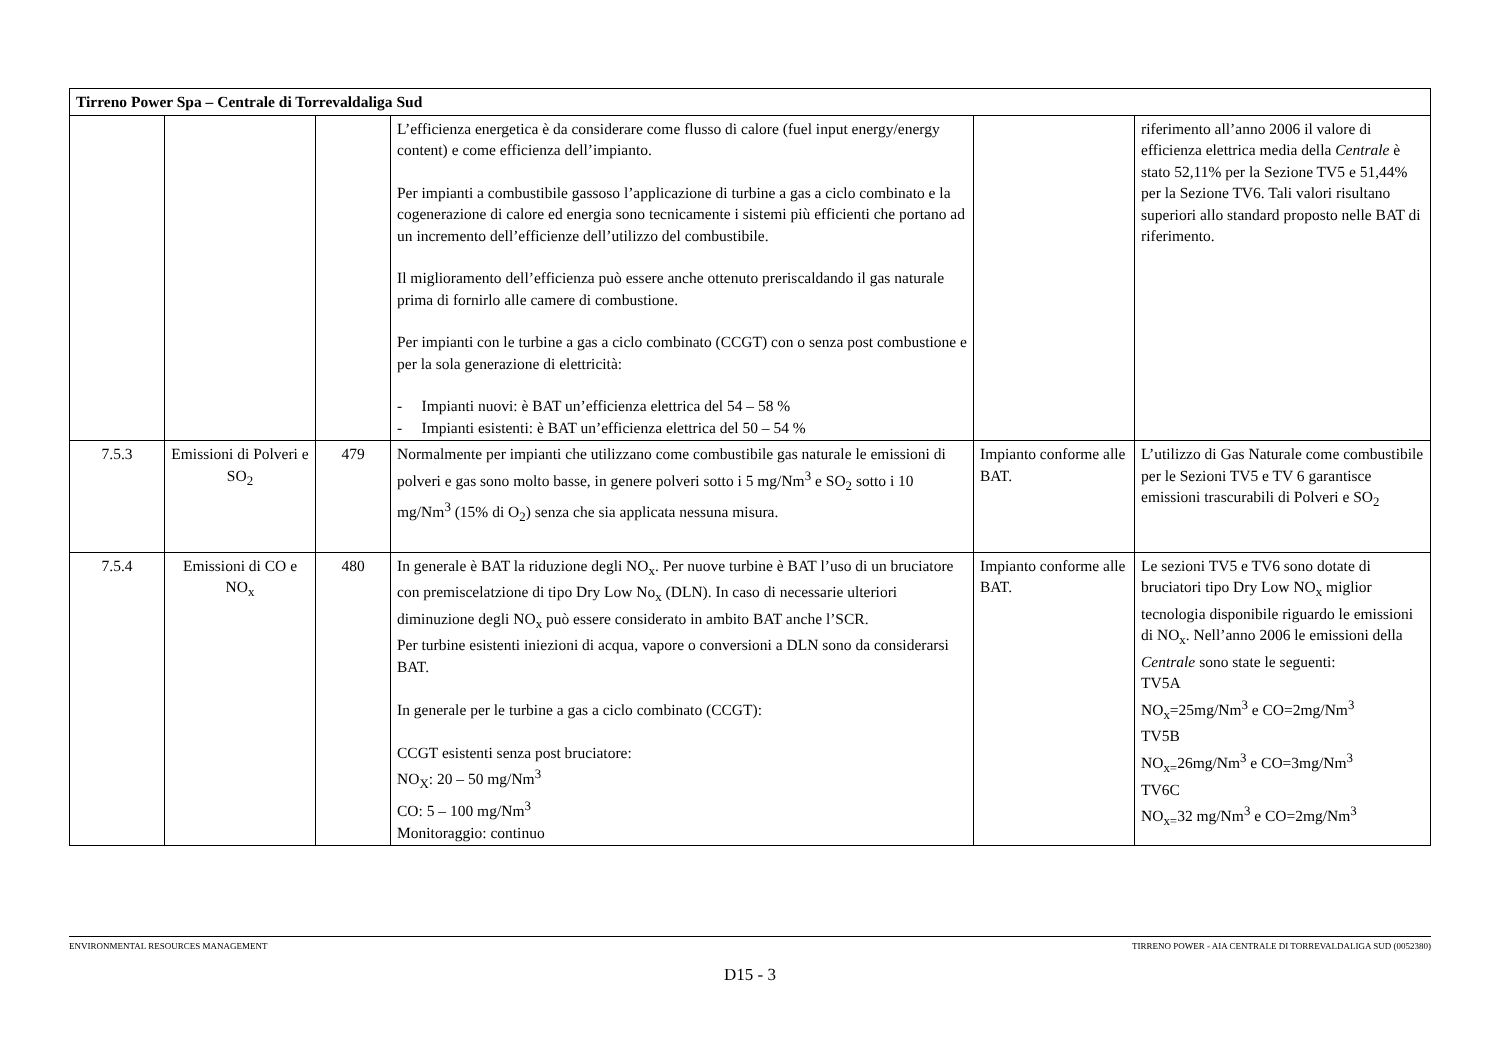| Tirreno Power Spa – Centrale di Torrevaldaliga Sud | | | | | |
| | | | L’efficienza energetica è da considerare come flusso di calore (fuel input energy/energy content) e come efficienza dell’impianto. Per impianti a combustibile gassoso l’applicazione di turbine a gas a ciclo combinato e la cogenerazione di calore ed energia sono tecnicamente i sistemi più efficienti che portano ad un incremento dell’efficienze dell’utilizzo del combustibile. Il miglioramento dell’efficienza può essere anche ottenuto preriscaldando il gas naturale prima di fornirlo alle camere di combustione. Per impianti con le turbine a gas a ciclo combinato (CCGT) con o senza post combustione e per la sola generazione di elettricità: - Impianti nuovi: è BAT un’efficienza elettrica del 54 – 58 % - Impianti esistenti: è BAT un’efficienza elettrica del 50 – 54 % | | riferimento all’anno 2006 il valore di efficienza elettrica media della Centrale è stato 52,11% per la Sezione TV5 e 51,44% per la Sezione TV6. Tali valori risultano superiori allo standard proposto nelle BAT di riferimento. |
| 7.5.3 | Emissioni di Polveri e SO<sub>2</sub> | 479 | Normalmente per impianti che utilizzano come combustibile gas naturale le emissioni di polveri e gas sono molto basse, in genere polveri sotto i 5 mg/Nm<sup>3</sup> e SO<sub>2</sub> sotto i 10 mg/Nm<sup>3</sup> (15% di O<sub>2</sub>) senza che sia applicata nessuna misura. | Impianto conforme alle BAT. | L’utilizzo di Gas Naturale come combustibile per le Sezioni TV5 e TV 6 garantisce emissioni trascurabili di Polveri e SO<sub>2</sub> |
| 7.5.4 | Emissioni di CO e NO<sub>x</sub> | 480 | In generale è BAT la riduzione degli NO<sub>x</sub>. Per nuove turbine è BAT l’uso di un bruciatore con premiscelatzione di tipo Dry Low No<sub>x</sub> (DLN). In caso di necessarie ulteriori diminuzione degli NO<sub>x</sub> può essere considerato in ambito BAT anche l’SCR. Per turbine esistenti iniezioni di acqua, vapore o conversioni a DLN sono da considerarsi BAT. In generale per le turbine a gas a ciclo combinato (CCGT): CCGT esistenti senza post bruciatore: NO<sub>X</sub>: 20 – 50 mg/Nm<sup>3</sup> CO: 5 – 100 mg/Nm<sup>3</sup> Monitoraggio: continuo | Impianto conforme alle BAT. | Le sezioni TV5 e TV6 sono dotate di bruciatori tipo Dry Low NO<sub>x</sub> miglior tecnologia disponibile riguardo le emissioni di NO<sub>x</sub>. Nell’anno 2006 le emissioni della Centrale sono state le seguenti: TV5A NO<sub>x</sub>=25mg/Nm<sup>3</sup> e CO=2mg/Nm<sup>3</sup> TV5B NO<sub>x=</sub>26mg/Nm<sup>3</sup> e CO=3mg/Nm<sup>3</sup> TV6C NO<sub>x=</sub>32 mg/Nm<sup>3</sup> e CO=2mg/Nm<sup>3</sup> |
ENVIRONMENTAL RESOURCES MANAGEMENT TIRRENO POWER - AIA CENTRALE DI TORREVALDALIGA SUD (0052380)
D15 - 3